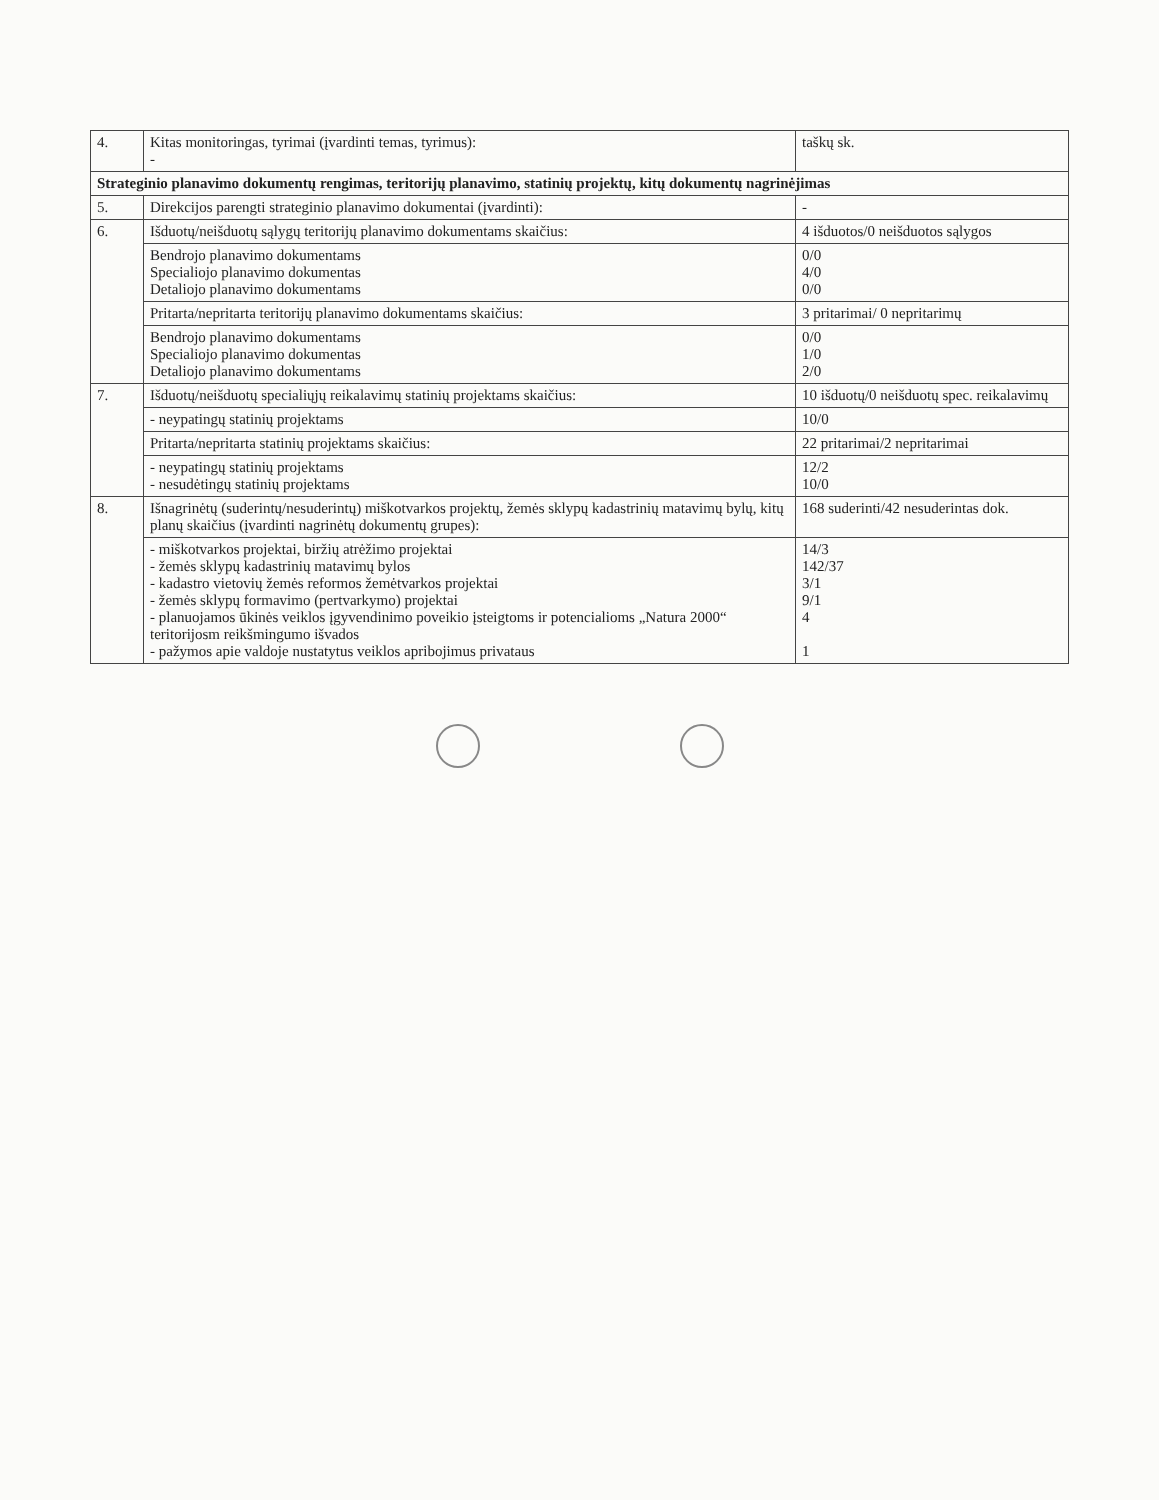| 4. | Kitas monitoringas, tyrimai (įvardinti temas, tyrimus): - | taškų sk. |
| Strateginio planavimo dokumentų rengimas, teritorijų planavimo, statinių projektų, kitų dokumentų nagrinėjimas | | |
| 5. | Direkcijos parengti strateginio planavimo dokumentai (įvardinti): | - |
| 6. | Išduotų/neišduotų sąlygų teritorijų planavimo dokumentams skaičius: | 4 išduotos/0 neišduotos sąlygos |
| | Bendrojo planavimo dokumentams Specialiojo planavimo dokumentas Detaliojo planavimo dokumentams | 0/0 4/0 0/0 |
| | Pritarta/nepritarta teritorijų planavimo dokumentams skaičius: | 3 pritarimai/ 0 nepritarimų |
| | Bendrojo planavimo dokumentams Specialiojo planavimo dokumentas Detaliojo planavimo dokumentams | 0/0 1/0 2/0 |
| 7. | Išduotų/neišduotų specialiųjų reikalavimų statinių projektams skaičius: | 10 išduotų/0 neišduotų spec. reikalavimų |
| | - neypatingų statinių projektams | 10/0 |
| | Pritarta/nepritarta statinių projektams skaičius: | 22 pritarimai/2 nepritarimai |
| | - neypatingų statinių projektams - nesudėtingų statinių projektams | 12/2 10/0 |
| 8. | Išnagrinėtų (suderintų/nesuderintų) miškotvarkos projektų, žemės sklypų kadastrinių matavimų bylų, kitų planų skaičius (įvardinti nagrinėtų dokumentų grupes): | 168 suderinti/42 nesuderintas dok. |
| | - miškotvarkos projektai, biržių atrėžimo projektai - žemės sklypų kadastrinių matavimų bylos - kadastro vietovių žemės reformos žemėtvarkos projektai - žemės sklypų formavimo (pertvarkymo) projektai - planuojamos ūkinės veiklos įgyvendinimo poveikio įsteigtoms ir potencialioms „Natura 2000“ teritorijosm reikšmingumo išvados - pažymos apie valdoje nustatytus veiklos apribojimus privataus | 14/3 142/37 3/1 9/1 4 1 |